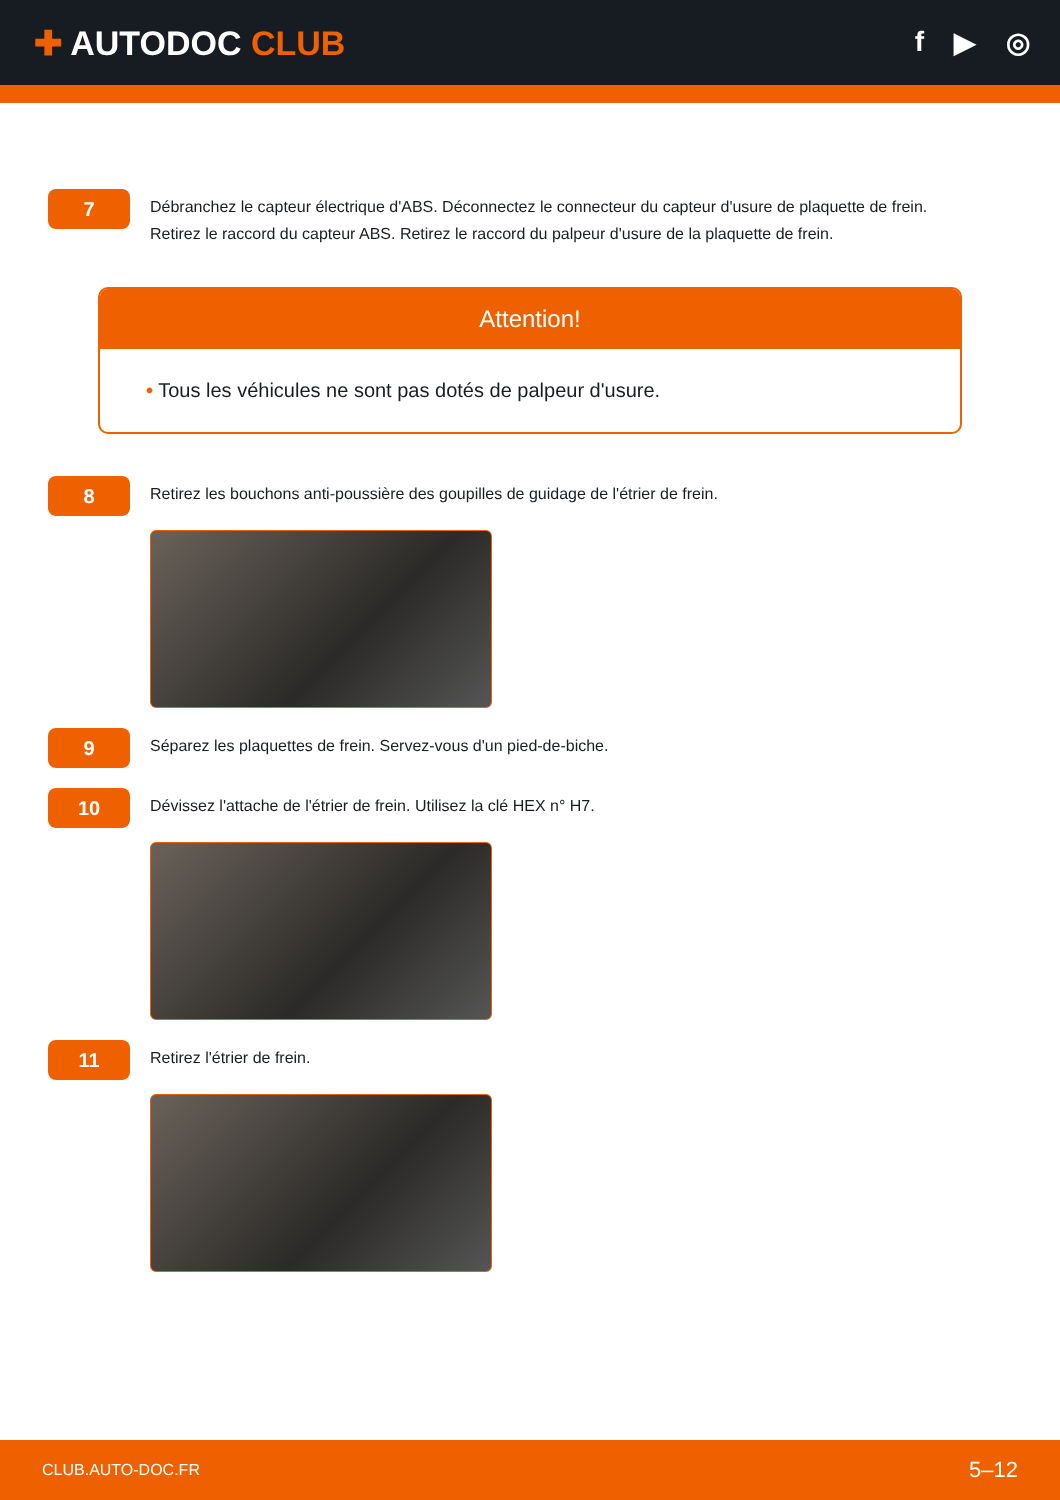✚ AUTODOC CLUB
f ▶ ◎
7
Débranchez le capteur électrique d'ABS. Déconnectez le connecteur du capteur d'usure de plaquette de frein.
Retirez le raccord du capteur ABS. Retirez le raccord du palpeur d'usure de la plaquette de frein.
Attention!
• Tous les véhicules ne sont pas dotés de palpeur d'usure.
8
Retirez les bouchons anti-poussière des goupilles de guidage de l'étrier de frein.
9
Séparez les plaquettes de frein. Servez-vous d'un pied-de-biche.
10
Dévissez l'attache de l'étrier de frein. Utilisez la clé HEX n° H7.
11
Retirez l'étrier de frein.
CLUB.AUTO-DOC.FR 5–12